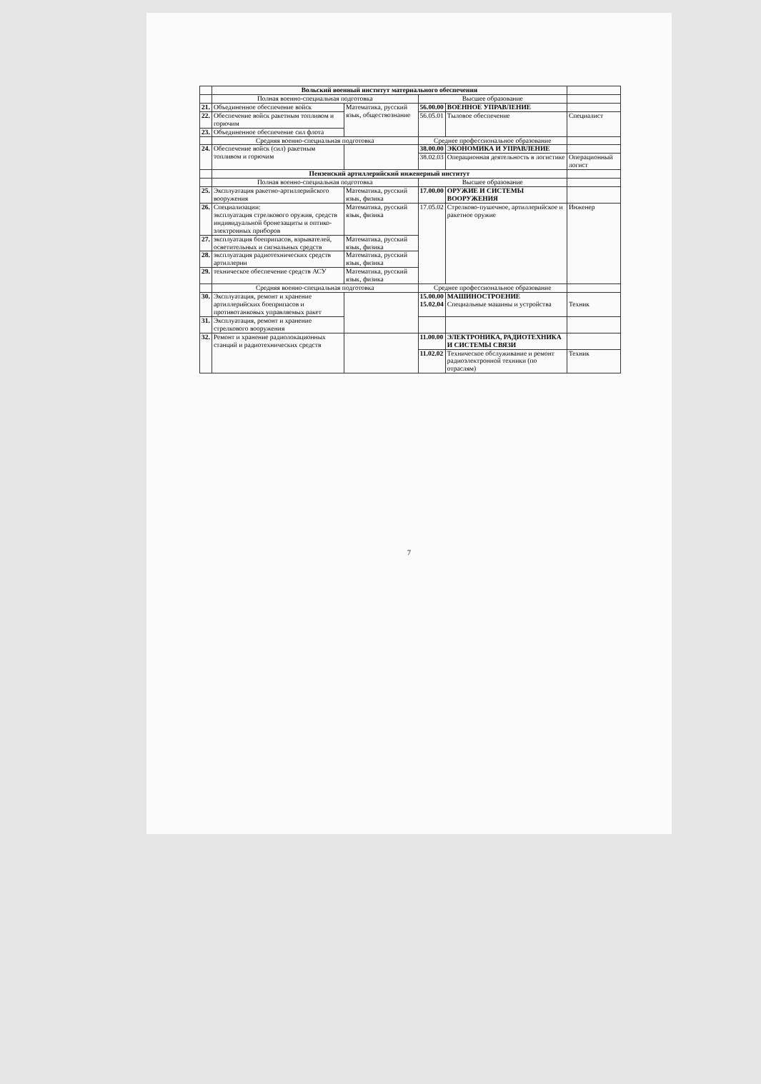| | Вольский военный институт материального обеспечения | | | | |
| | Полная военно-специальная подготовка | | Высшее образование | | |
| 21. | Объединенное обеспечение войск | Математика, русский язык, обществознание | 56.00.00 | ВОЕННОЕ УПРАВЛЕНИЕ | |
| 22. | Обеспечение войск ракетным топливом и горючим | | 56.05.01 | Тыловое обеспечение | Специалист |
| 23. | Объединенное обеспечение сил флота | | | | |
| | Средняя военно-специальная подготовка | | Среднее профессиональное образование | | |
| 24. | Обеспечение войск (сил) ракетным топливом и горючим | | 38.00.00 | ЭКОНОМИКА И УПРАВЛЕНИЕ | |
| | | | 38.02.03 | Операционная деятельность в логистике | Операционный логист |
| | Пензенский артиллерийский инженерный институт | | | | |
| | Полная военно-специальная подготовка | | Высшее образование | | |
| 25. | Эксплуатация ракетно-артиллерийского вооружения | Математика, русский язык, физика | 17.00.00 | ОРУЖИЕ И СИСТЕМЫ ВООРУЖЕНИЯ | |
| 26. | Специализации: эксплуатация стрелкового оружия, средств индивидуальной бронезащиты и оптико-электронных приборов | Математика, русский язык, физика | 17.05.02 | Стрелково-пушечное, артиллерийское и ракетное оружие | Инженер |
| 27. | эксплуатация боеприпасов, взрывателей, осветительных и сигнальных средств | Математика, русский язык, физика | | | |
| 28. | эксплуатация радиотехнических средств артиллерии | Математика, русский язык, физика | | | |
| 29. | техническое обеспечение средств АСУ | Математика, русский язык, физика | | | |
| | Средняя военно-специальная подготовка | | Среднее профессиональное образование | | |
| 30. | Эксплуатация, ремонт и хранение артиллерийских боеприпасов и противотанковых управляемых ракет | | 15.00.00 15.02.04 | МАШИНОСТРОЕНИЕ Специальные машины и устройства | Техник |
| 31. | Эксплуатация, ремонт и хранение стрелкового вооружения | | | | |
| 32. | Ремонт и хранение радиолокационных станций и радиотехнических средств | | 11.00.00 | ЭЛЕКТРОНИКА, РАДИОТЕХНИКА И СИСТЕМЫ СВЯЗИ | |
| | | | 11.02.02 | Техническое обслуживание и ремонт радиоэлектронной техники (по отраслям) | Техник |
7